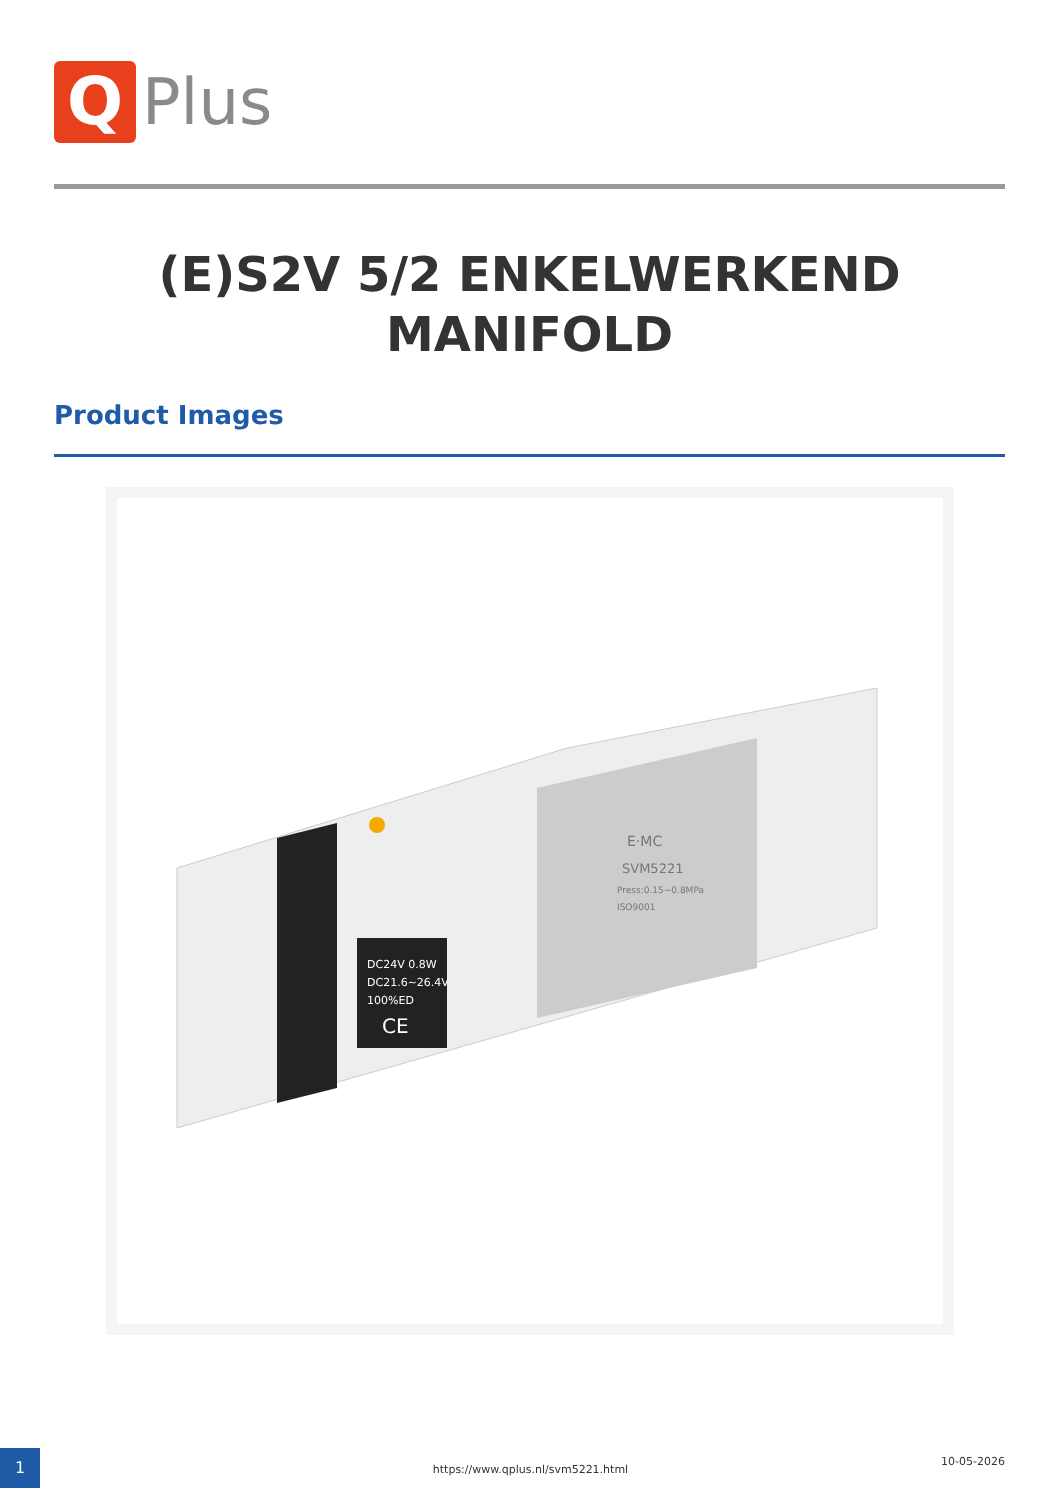Q
Plus
(E)S2V 5/2 ENKELWERKEND MANIFOLD
Product Images
DC24V 0.8W
DC21.6~26.4V
100%ED
CE
E·MC
SVM5221
Press:0.15~0.8MPa
ISO9001
1
https://www.qplus.nl/svm5221.html
10-05-2026